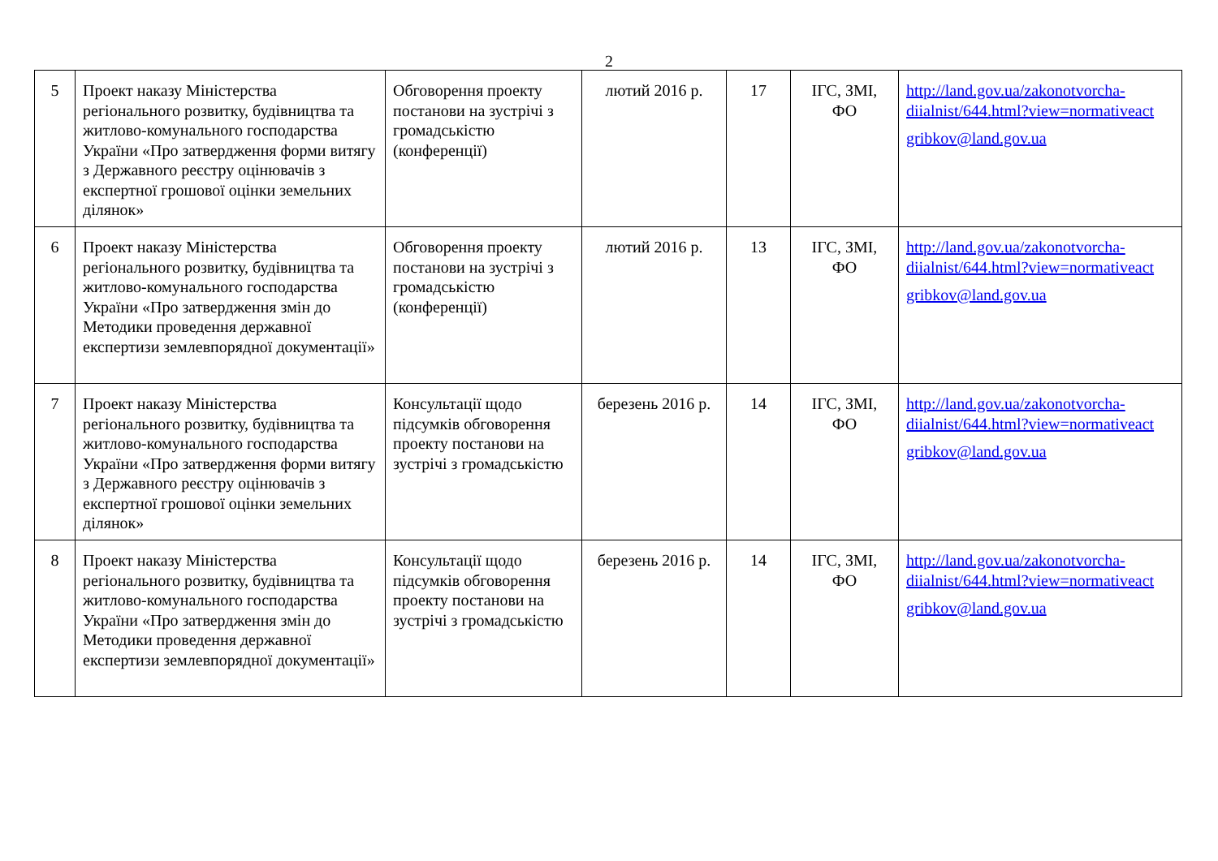2
| 5 | Проект наказу Міністерства регіонального розвитку, будівництва та житлово-комунального господарства України «Про затвердження форми витягу з Державного реєстру оцінювачів з експертної грошової оцінки земельних ділянок» | Обговорення проекту постанови на зустрічі з громадськістю (конференції) | лютий 2016 р. | 17 | ІГС, ЗМІ, ФО | http://land.gov.ua/zakonotvorcha-diialnist/644.html?view=normativeact gribkov@land.gov.ua |
| 6 | Проект наказу Міністерства регіонального розвитку, будівництва та житлово-комунального господарства України «Про затвердження змін до Методики проведення державної експертизи землевпорядної документації» | Обговорення проекту постанови на зустрічі з громадськістю (конференції) | лютий 2016 р. | 13 | ІГС, ЗМІ, ФО | http://land.gov.ua/zakonotvorcha-diialnist/644.html?view=normativeact gribkov@land.gov.ua |
| 7 | Проект наказу Міністерства регіонального розвитку, будівництва та житлово-комунального господарства України «Про затвердження форми витягу з Державного реєстру оцінювачів з експертної грошової оцінки земельних ділянок» | Консультації щодо підсумків обговорення проекту постанови на зустрічі з громадськістю | березень 2016 р. | 14 | ІГС, ЗМІ, ФО | http://land.gov.ua/zakonotvorcha-diialnist/644.html?view=normativeact gribkov@land.gov.ua |
| 8 | Проект наказу Міністерства регіонального розвитку, будівництва та житлово-комунального господарства України «Про затвердження змін до Методики проведення державної експертизи землевпорядної документації» | Консультації щодо підсумків обговорення проекту постанови на зустрічі з громадськістю | березень 2016 р. | 14 | ІГС, ЗМІ, ФО | http://land.gov.ua/zakonotvorcha-diialnist/644.html?view=normativeact gribkov@land.gov.ua |